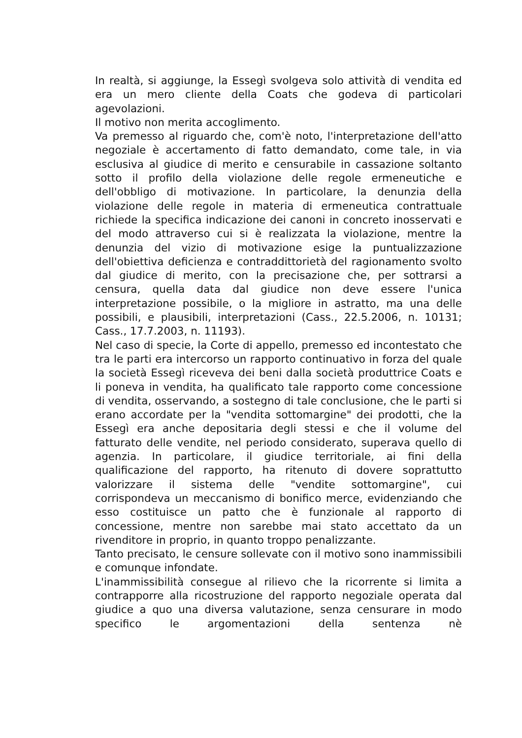In realtà, si aggiunge, la Essegì svolgeva solo attività di vendita ed era un mero cliente della Coats che godeva di particolari agevolazioni.
Il motivo non merita accoglimento.
Va premesso al riguardo che, com'è noto, l'interpretazione dell'atto negoziale è accertamento di fatto demandato, come tale, in via esclusiva al giudice di merito e censurabile in cassazione soltanto sotto il profilo della violazione delle regole ermeneutiche e dell'obbligo di motivazione. In particolare, la denunzia della violazione delle regole in materia di ermeneutica contrattuale richiede la specifica indicazione dei canoni in concreto inosservati e del modo attraverso cui si è realizzata la violazione, mentre la denunzia del vizio di motivazione esige la puntualizzazione dell'obiettiva deficienza e contraddittorietà del ragionamento svolto dal giudice di merito, con la precisazione che, per sottrarsi a censura, quella data dal giudice non deve essere l'unica interpretazione possibile, o la migliore in astratto, ma una delle possibili, e plausibili, interpretazioni (Cass., 22.5.2006, n. 10131; Cass., 17.7.2003, n. 11193).
Nel caso di specie, la Corte di appello, premesso ed incontestato che tra le parti era intercorso un rapporto continuativo in forza del quale la società Essegì riceveva dei beni dalla società produttrice Coats e li poneva in vendita, ha qualificato tale rapporto come concessione di vendita, osservando, a sostegno di tale conclusione, che le parti si erano accordate per la "vendita sottomargine" dei prodotti, che la Essegì era anche depositaria degli stessi e che il volume del fatturato delle vendite, nel periodo considerato, superava quello di agenzia. In particolare, il giudice territoriale, ai fini della qualificazione del rapporto, ha ritenuto di dovere soprattutto valorizzare il sistema delle "vendite sottomargine", cui corrispondeva un meccanismo di bonifico merce, evidenziando che esso costituisce un patto che è funzionale al rapporto di concessione, mentre non sarebbe mai stato accettato da un rivenditore in proprio, in quanto troppo penalizzante.
Tanto precisato, le censure sollevate con il motivo sono inammissibili e comunque infondate.
L'inammissibilità consegue al rilievo che la ricorrente si limita a contrapporre alla ricostruzione del rapporto negoziale operata dal giudice a quo una diversa valutazione, senza censurare in modo specifico le argomentazioni della sentenza nè